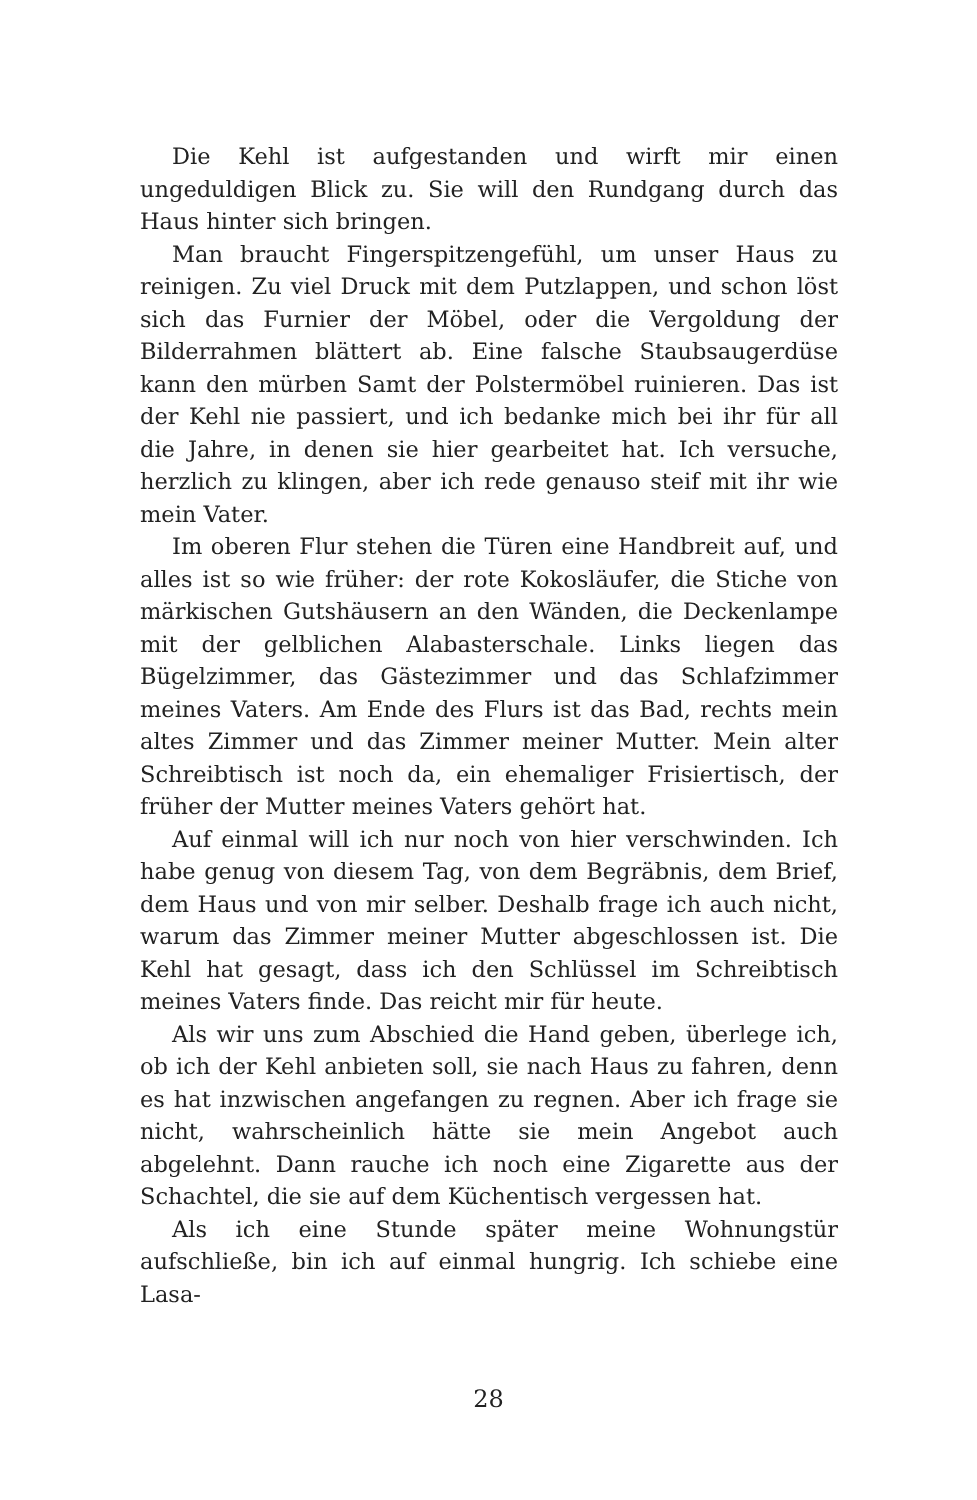Die Kehl ist aufgestanden und wirft mir einen ungeduldigen Blick zu. Sie will den Rundgang durch das Haus hinter sich bringen.
Man braucht Fingerspitzengefühl, um unser Haus zu reinigen. Zu viel Druck mit dem Putzlappen, und schon löst sich das Furnier der Möbel, oder die Vergoldung der Bilderrahmen blättert ab. Eine falsche Staubsaugerdüse kann den mürben Samt der Polstermöbel ruinieren. Das ist der Kehl nie passiert, und ich bedanke mich bei ihr für all die Jahre, in denen sie hier gearbeitet hat. Ich versuche, herzlich zu klingen, aber ich rede genauso steif mit ihr wie mein Vater.
Im oberen Flur stehen die Türen eine Handbreit auf, und alles ist so wie früher: der rote Kokosläufer, die Stiche von märkischen Gutshäusern an den Wänden, die Deckenlampe mit der gelblichen Alabasterschale. Links liegen das Bügelzimmer, das Gästezimmer und das Schlafzimmer meines Vaters. Am Ende des Flurs ist das Bad, rechts mein altes Zimmer und das Zimmer meiner Mutter. Mein alter Schreibtisch ist noch da, ein ehemaliger Frisiertisch, der früher der Mutter meines Vaters gehört hat.
Auf einmal will ich nur noch von hier verschwinden. Ich habe genug von diesem Tag, von dem Begräbnis, dem Brief, dem Haus und von mir selber. Deshalb frage ich auch nicht, warum das Zimmer meiner Mutter abgeschlossen ist. Die Kehl hat gesagt, dass ich den Schlüssel im Schreibtisch meines Vaters finde. Das reicht mir für heute.
Als wir uns zum Abschied die Hand geben, überlege ich, ob ich der Kehl anbieten soll, sie nach Haus zu fahren, denn es hat inzwischen angefangen zu regnen. Aber ich frage sie nicht, wahrscheinlich hätte sie mein Angebot auch abgelehnt. Dann rauche ich noch eine Zigarette aus der Schachtel, die sie auf dem Küchentisch vergessen hat.
Als ich eine Stunde später meine Wohnungstür aufschließe, bin ich auf einmal hungrig. Ich schiebe eine Lasa-
28